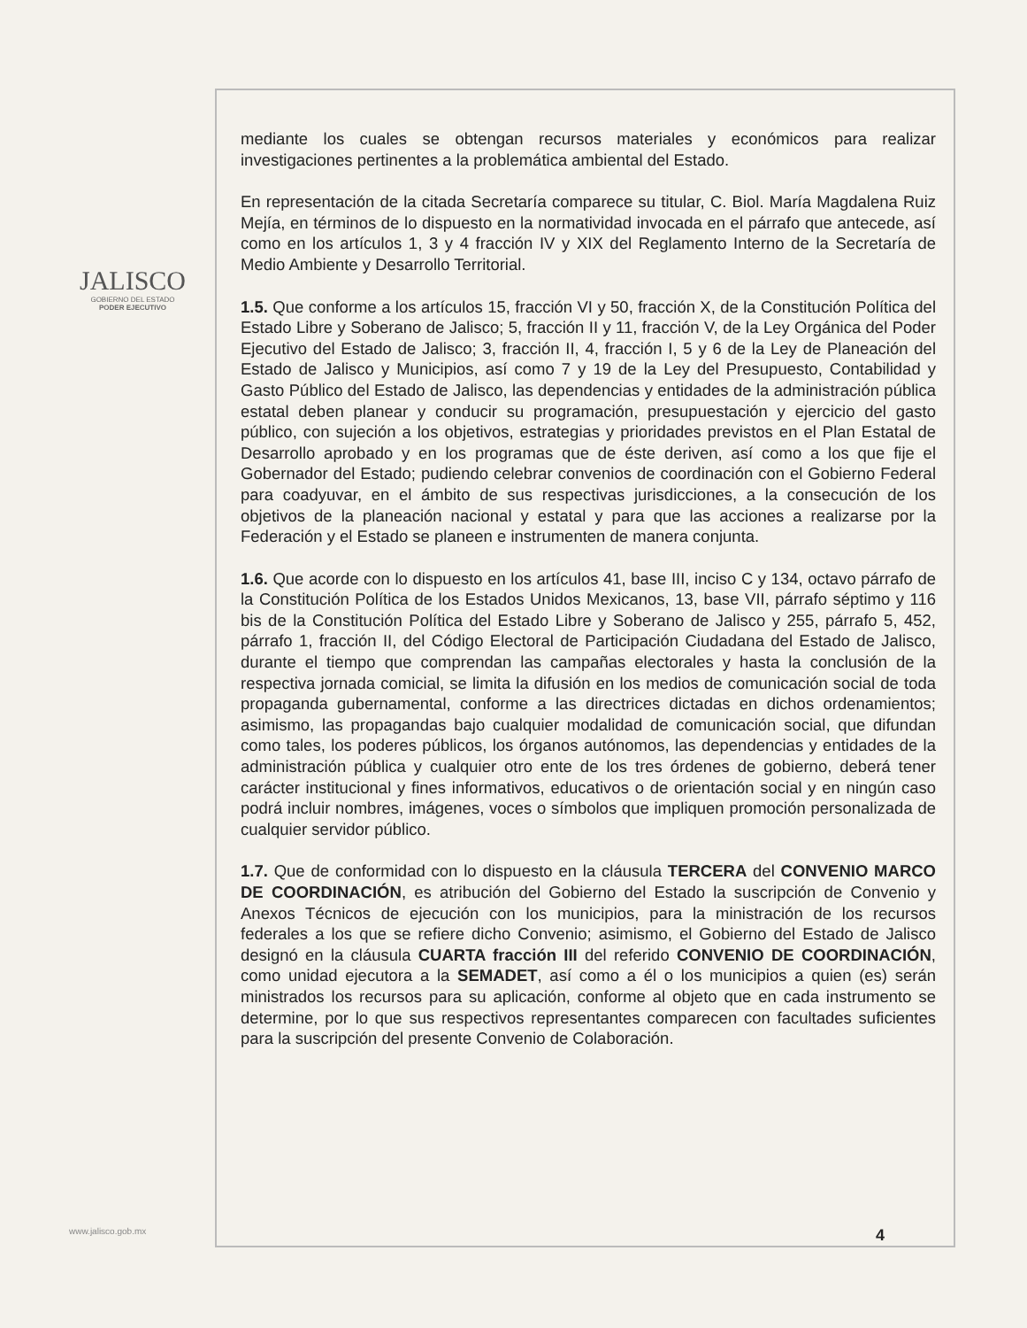JALISCO
GOBIERNO DEL ESTADO
PODER EJECUTIVO
mediante los cuales se obtengan recursos materiales y económicos para realizar investigaciones pertinentes a la problemática ambiental del Estado.
En representación de la citada Secretaría comparece su titular, C. Biol. María Magdalena Ruiz Mejía, en términos de lo dispuesto en la normatividad invocada en el párrafo que antecede, así como en los artículos 1, 3 y 4 fracción IV y XIX del Reglamento Interno de la Secretaría de Medio Ambiente y Desarrollo Territorial.
1.5. Que conforme a los artículos 15, fracción VI y 50, fracción X, de la Constitución Política del Estado Libre y Soberano de Jalisco; 5, fracción II y 11, fracción V, de la Ley Orgánica del Poder Ejecutivo del Estado de Jalisco; 3, fracción II, 4, fracción I, 5 y 6 de la Ley de Planeación del Estado de Jalisco y Municipios, así como 7 y 19 de la Ley del Presupuesto, Contabilidad y Gasto Público del Estado de Jalisco, las dependencias y entidades de la administración pública estatal deben planear y conducir su programación, presupuestación y ejercicio del gasto público, con sujeción a los objetivos, estrategias y prioridades previstos en el Plan Estatal de Desarrollo aprobado y en los programas que de éste deriven, así como a los que fije el Gobernador del Estado; pudiendo celebrar convenios de coordinación con el Gobierno Federal para coadyuvar, en el ámbito de sus respectivas jurisdicciones, a la consecución de los objetivos de la planeación nacional y estatal y para que las acciones a realizarse por la Federación y el Estado se planeen e instrumenten de manera conjunta.
1.6. Que acorde con lo dispuesto en los artículos 41, base III, inciso C y 134, octavo párrafo de la Constitución Política de los Estados Unidos Mexicanos, 13, base VII, párrafo séptimo y 116 bis de la Constitución Política del Estado Libre y Soberano de Jalisco y 255, párrafo 5, 452, párrafo 1, fracción II, del Código Electoral de Participación Ciudadana del Estado de Jalisco, durante el tiempo que comprendan las campañas electorales y hasta la conclusión de la respectiva jornada comicial, se limita la difusión en los medios de comunicación social de toda propaganda gubernamental, conforme a las directrices dictadas en dichos ordenamientos; asimismo, las propagandas bajo cualquier modalidad de comunicación social, que difundan como tales, los poderes públicos, los órganos autónomos, las dependencias y entidades de la administración pública y cualquier otro ente de los tres órdenes de gobierno, deberá tener carácter institucional y fines informativos, educativos o de orientación social y en ningún caso podrá incluir nombres, imágenes, voces o símbolos que impliquen promoción personalizada de cualquier servidor público.
1.7. Que de conformidad con lo dispuesto en la cláusula TERCERA del CONVENIO MARCO DE COORDINACIÓN, es atribución del Gobierno del Estado la suscripción de Convenio y Anexos Técnicos de ejecución con los municipios, para la ministración de los recursos federales a los que se refiere dicho Convenio; asimismo, el Gobierno del Estado de Jalisco designó en la cláusula CUARTA fracción III del referido CONVENIO DE COORDINACIÓN, como unidad ejecutora a la SEMADET, así como a él o los municipios a quien (es) serán ministrados los recursos para su aplicación, conforme al objeto que en cada instrumento se determine, por lo que sus respectivos representantes comparecen con facultades suficientes para la suscripción del presente Convenio de Colaboración.
www.jalisco.gob.mx 4